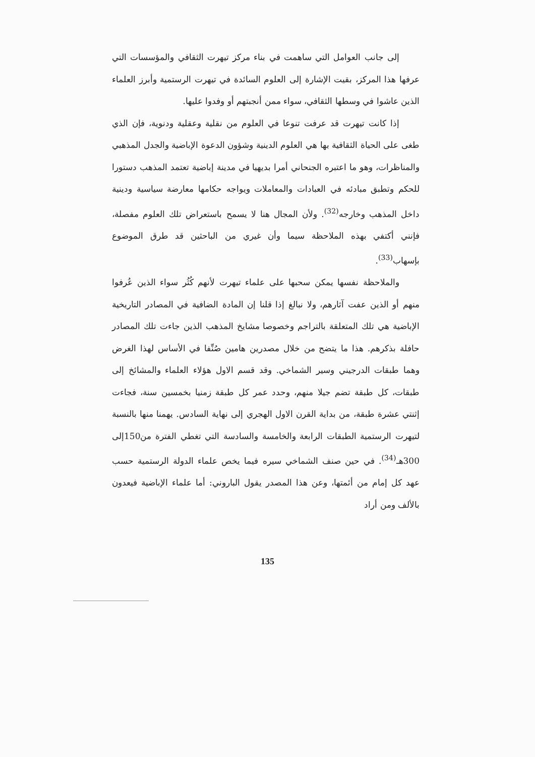إلى جانب العوامل التي ساهمت في بناء مركز تيهرت الثقافي والمؤسسات التي عرفها هذا المركز، بقيت الإشارة إلى العلوم السائدة في تيهرت الرستمية وأبرز العلماء الذين عاشوا في وسطها الثقافي، سواء ممن أنجبتهم أو وفدوا عليها.
إذا كانت تيهرت قد عرفت تنوعا في العلوم من نقلية وعقلية ودنوية، فإن الذي طغى على الحياة الثقافية بها هي العلوم الدينية وشؤون الدعوة الإباضية والجدل المذهبي والمناظرات، وهو ما اعتبره الجنحاني أمرا بديهيا في مدينة إباضية تعتمد المذهب دستورا للحكم وتطبق مبادئه في العبادات والمعاملات ويواجه حكامها معارضة سياسية ودينية داخل المذهب وخارجه<sup>(32)</sup>. ولأن المجال هنا لا يسمح باستعراض تلك العلوم مفصلة، فإنني أكتفي بهذه الملاحظة سيما وأن غيري من الباحثين قد طرق الموضوع بإسهاب<sup>(33)</sup>.
والملاحظة نفسها يمكن سحبها على علماء تيهرت لأنهم كُثُر سواء الذين عُرفوا منهم أو الذين عفت آثارهم، ولا نبالغ إذا قلنا إن المادة الضافية في المصادر التاريخية الإباضية هي تلك المتعلقة بالتراجم وخصوصا مشايخ المذهب الذين جاءت تلك المصادر حافلة بذكرهم. هذا ما يتضح من خلال مصدرين هامين صُنِّفا في الأساس لهذا الغرض وهما طبقات الدرجيني وسير الشماخي. وقد قسم الاول هؤلاء العلماء والمشائخ إلى طبقات، كل طبقة تضم جيلا منهم، وحدد عمر كل طبقة زمنيا بخمسين سنة، فجاءت إثنتي عشرة طبقة، من بداية القرن الاول الهجري إلى نهاية السادس. يهمنا منها بالنسبة لتيهرت الرستمية الطبقات الرابعة والخامسة والسادسة التي تغطي الفترة من150إلى 300هـ<sup>(34)</sup>. في حين صنف الشماخي سيره فيما يخص علماء الدولة الرستمية حسب عهد كل إمام من أئمتها، وعن هذا المصدر يقول الباروني: أما علماء الإباضية فيعدون بالألف ومن أراد
135